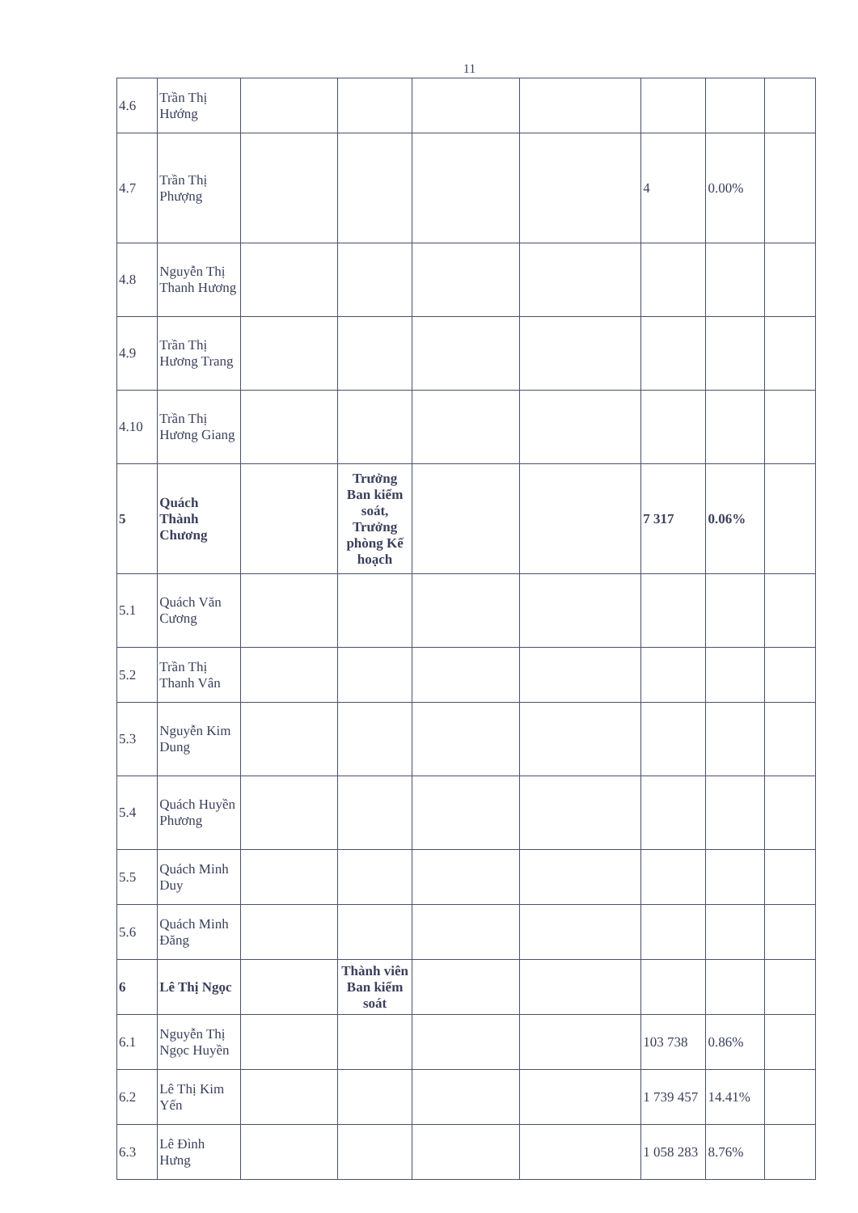11
| 4.6 | Trần Thị Hướng | | | | | | | |
| 4.7 | Trần Thị Phượng | | | | | 4 | 0.00% | |
| 4.8 | Nguyễn Thị Thanh Hương | | | | | | | |
| 4.9 | Trần Thị Hương Trang | | | | | | | |
| 4.10 | Trần Thị Hương Giang | | | | | | | |
| 5 | Quách Thành Chương | | Trưởng Ban kiểm soát, Trưởng phòng Kế hoạch | | | 7 317 | 0.06% | |
| 5.1 | Quách Văn Cương | | | | | | | |
| 5.2 | Trần Thị Thanh Vân | | | | | | | |
| 5.3 | Nguyễn Kim Dung | | | | | | | |
| 5.4 | Quách Huyền Phương | | | | | | | |
| 5.5 | Quách Minh Duy | | | | | | | |
| 5.6 | Quách Minh Đăng | | | | | | | |
| 6 | Lê Thị Ngọc | | Thành viên Ban kiểm soát | | | | | |
| 6.1 | Nguyễn Thị Ngọc Huyền | | | | | 103 738 | 0.86% | |
| 6.2 | Lê Thị Kim Yến | | | | | 1 739 457 | 14.41% | |
| 6.3 | Lê Đình Hưng | | | | | 1 058 283 | 8.76% | |